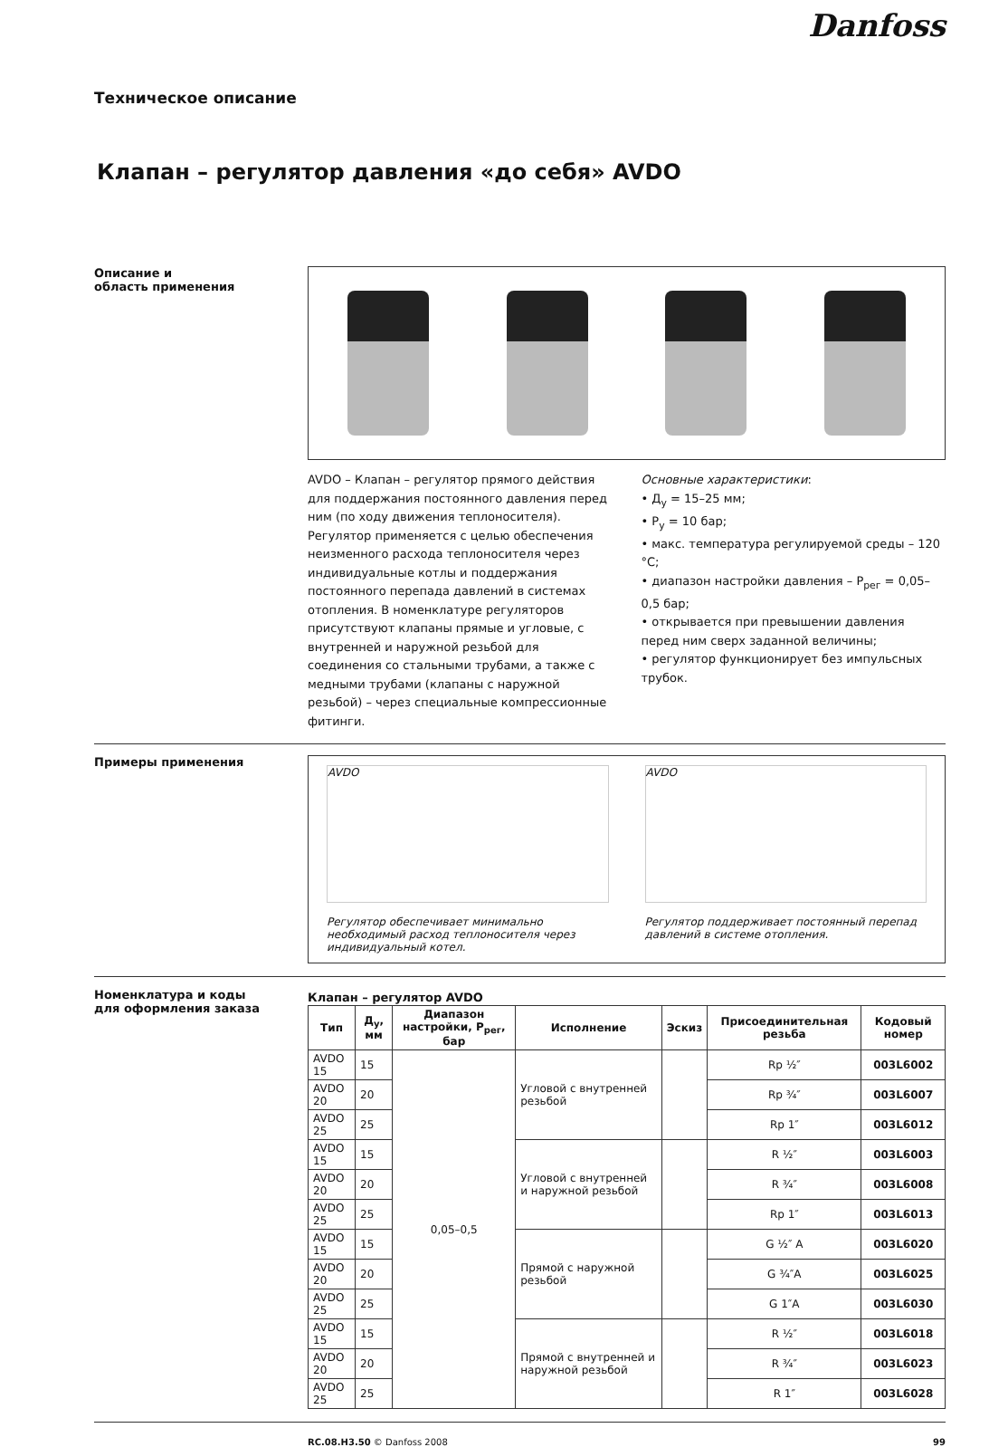Danfoss
Техническое описание
Клапан – регулятор давления «до себя» AVDO
Описание и
область применения
AVDO – Клапан – регулятор прямого действия для поддержания постоянного давления перед ним (по ходу движения теплоносителя). Регулятор применяется с целью обеспечения неизменного расхода теплоносителя через индивидуальные котлы и поддержания постоянного перепада давлений в системах отопления. В номенклатуре регуляторов присутствуют клапаны прямые и угловые, с внутренней и наружной резьбой для соединения со стальными трубами, а также с медными трубами (клапаны с наружной резьбой) – через специальные компрессионные фитинги.
Основные характеристики:
• Д<sub>у</sub> = 15–25 мм;
• Р<sub>у</sub> = 10 бар;
• макс. температура регулируемой среды – 120 °С;
• диапазон настройки давления – Р<sub>рег</sub> = 0,05–0,5 бар;
• открывается при превышении давления перед ним сверх заданной величины;
• регулятор функционирует без импульсных трубок.
Примеры применения
AVDO
Регулятор обеспечивает минимально необходимый расход теплоносителя через индивидуальный котел.
AVDO
Регулятор поддерживает постоянный перепад давлений в системе отопления.
Номенклатура и коды
для оформления заказа
Клапан – регулятор AVDO
| Тип | Д<sub>у</sub>, мм | Диапазон настройки, Р<sub>рег</sub>, бар | Исполнение | Эскиз | Присоединительная резьба | Кодовый номер |
| --- | --- | --- | --- | --- | --- | --- |
| AVDO 15 | 15 | 0,05–0,5 | Угловой с внутренней резьбой | | Rp ½″ | 003L6002 |
| AVDO 20 | 20 | | | | Rp ¾″ | 003L6007 |
| AVDO 25 | 25 | | | | Rp 1″ | 003L6012 |
| AVDO 15 | 15 | | Угловой с внутренней и наружной резьбой | | R ½″ | 003L6003 |
| AVDO 20 | 20 | | | | R ¾″ | 003L6008 |
| AVDO 25 | 25 | | | | Rp 1″ | 003L6013 |
| AVDO 15 | 15 | | Прямой с наружной резьбой | | G ½″ A | 003L6020 |
| AVDO 20 | 20 | | | | G ¾″A | 003L6025 |
| AVDO 25 | 25 | | | | G 1″A | 003L6030 |
| AVDO 15 | 15 | | Прямой с внутренней и наружной резьбой | | R ½″ | 003L6018 |
| AVDO 20 | 20 | | | | R ¾″ | 003L6023 |
| AVDO 25 | 25 | | | | R 1″ | 003L6028 |
RC.08.H3.50 © Danfoss 2008 99